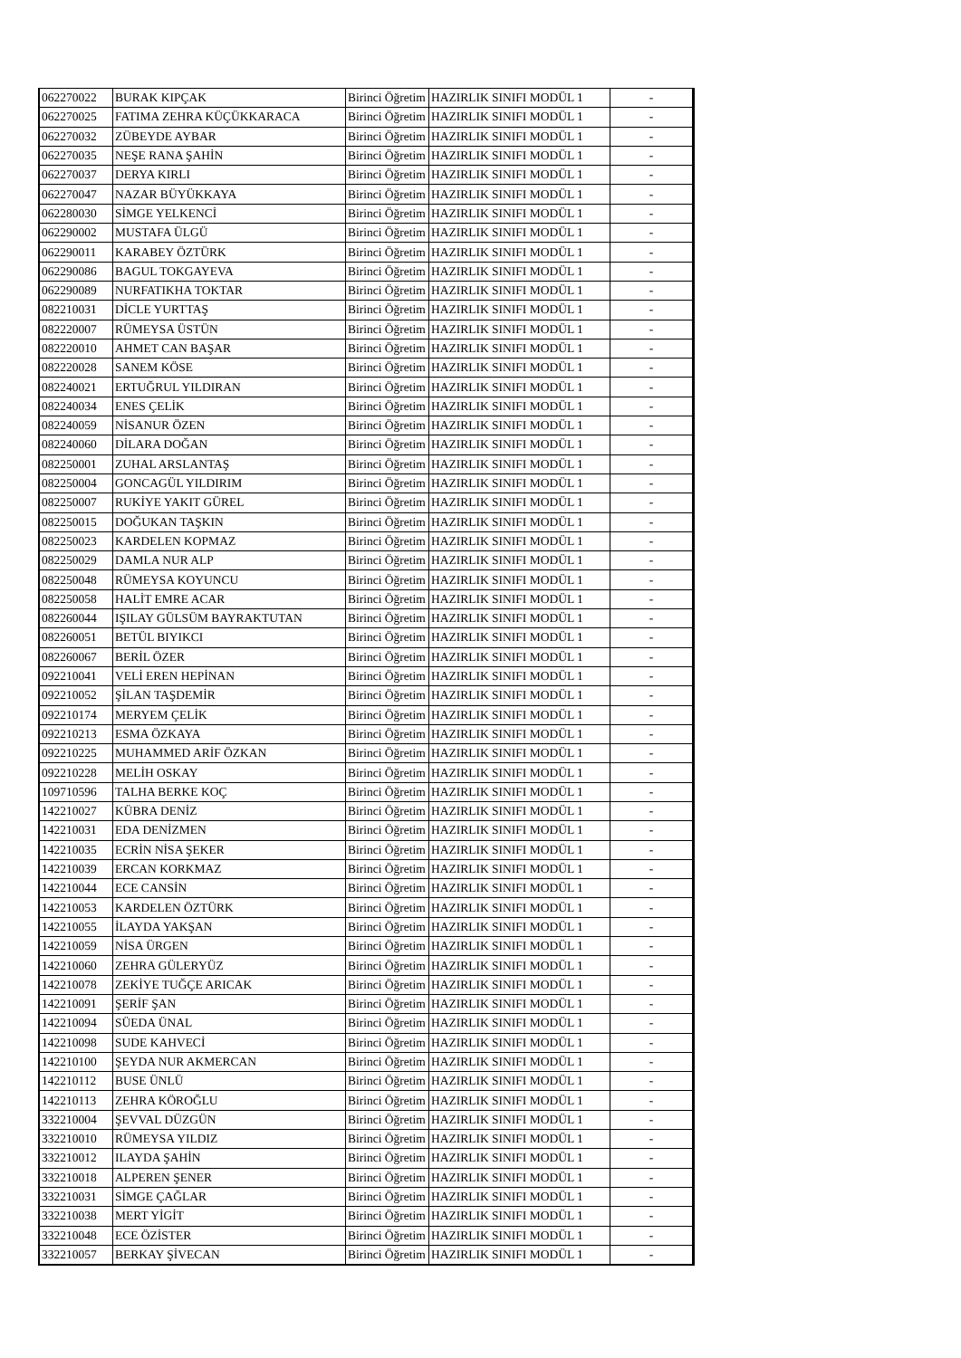| 062270022 | BURAK KIPÇAK | Birinci Öğretim | HAZIRLIK SINIFI MODÜL 1 | - |
| 062270025 | FATIMA ZEHRA KÜÇÜKKARACA | Birinci Öğretim | HAZIRLIK SINIFI MODÜL 1 | - |
| 062270032 | ZÜBEYDE AYBAR | Birinci Öğretim | HAZIRLIK SINIFI MODÜL 1 | - |
| 062270035 | NEŞE RANA ŞAHİN | Birinci Öğretim | HAZIRLIK SINIFI MODÜL 1 | - |
| 062270037 | DERYA KIRLI | Birinci Öğretim | HAZIRLIK SINIFI MODÜL 1 | - |
| 062270047 | NAZAR BÜYÜKKAYA | Birinci Öğretim | HAZIRLIK SINIFI MODÜL 1 | - |
| 062280030 | SİMGE YELKENCİ | Birinci Öğretim | HAZIRLIK SINIFI MODÜL 1 | - |
| 062290002 | MUSTAFA ÜLGÜ | Birinci Öğretim | HAZIRLIK SINIFI MODÜL 1 | - |
| 062290011 | KARABEY ÖZTÜRK | Birinci Öğretim | HAZIRLIK SINIFI MODÜL 1 | - |
| 062290086 | BAGUL TOKGAYEVA | Birinci Öğretim | HAZIRLIK SINIFI MODÜL 1 | - |
| 062290089 | NURFATIKHA TOKTAR | Birinci Öğretim | HAZIRLIK SINIFI MODÜL 1 | - |
| 082210031 | DİCLE YURTTAŞ | Birinci Öğretim | HAZIRLIK SINIFI MODÜL 1 | - |
| 082220007 | RÜMEYSA ÜSTÜN | Birinci Öğretim | HAZIRLIK SINIFI MODÜL 1 | - |
| 082220010 | AHMET CAN BAŞAR | Birinci Öğretim | HAZIRLIK SINIFI MODÜL 1 | - |
| 082220028 | SANEM KÖSE | Birinci Öğretim | HAZIRLIK SINIFI MODÜL 1 | - |
| 082240021 | ERTUĞRUL YILDIRAN | Birinci Öğretim | HAZIRLIK SINIFI MODÜL 1 | - |
| 082240034 | ENES ÇELİK | Birinci Öğretim | HAZIRLIK SINIFI MODÜL 1 | - |
| 082240059 | NİSANUR ÖZEN | Birinci Öğretim | HAZIRLIK SINIFI MODÜL 1 | - |
| 082240060 | DİLARA DOĞAN | Birinci Öğretim | HAZIRLIK SINIFI MODÜL 1 | - |
| 082250001 | ZUHAL ARSLANTAŞ | Birinci Öğretim | HAZIRLIK SINIFI MODÜL 1 | - |
| 082250004 | GONCAGÜL YILDIRIM | Birinci Öğretim | HAZIRLIK SINIFI MODÜL 1 | - |
| 082250007 | RUKİYE YAKIT GÜREL | Birinci Öğretim | HAZIRLIK SINIFI MODÜL 1 | - |
| 082250015 | DOĞUKAN TAŞKIN | Birinci Öğretim | HAZIRLIK SINIFI MODÜL 1 | - |
| 082250023 | KARDELEN KOPMAZ | Birinci Öğretim | HAZIRLIK SINIFI MODÜL 1 | - |
| 082250029 | DAMLA NUR ALP | Birinci Öğretim | HAZIRLIK SINIFI MODÜL 1 | - |
| 082250048 | RÜMEYSA KOYUNCU | Birinci Öğretim | HAZIRLIK SINIFI MODÜL 1 | - |
| 082250058 | HALİT EMRE ACAR | Birinci Öğretim | HAZIRLIK SINIFI MODÜL 1 | - |
| 082260044 | IŞILAY GÜLSÜM BAYRAKTUTAN | Birinci Öğretim | HAZIRLIK SINIFI MODÜL 1 | - |
| 082260051 | BETÜL BIYIKCI | Birinci Öğretim | HAZIRLIK SINIFI MODÜL 1 | - |
| 082260067 | BERİL ÖZER | Birinci Öğretim | HAZIRLIK SINIFI MODÜL 1 | - |
| 092210041 | VELİ EREN HEPİNAN | Birinci Öğretim | HAZIRLIK SINIFI MODÜL 1 | - |
| 092210052 | ŞİLAN TAŞDEMİR | Birinci Öğretim | HAZIRLIK SINIFI MODÜL 1 | - |
| 092210174 | MERYEM ÇELİK | Birinci Öğretim | HAZIRLIK SINIFI MODÜL 1 | - |
| 092210213 | ESMA ÖZKAYA | Birinci Öğretim | HAZIRLIK SINIFI MODÜL 1 | - |
| 092210225 | MUHAMMED ARİF ÖZKAN | Birinci Öğretim | HAZIRLIK SINIFI MODÜL 1 | - |
| 092210228 | MELİH OSKAY | Birinci Öğretim | HAZIRLIK SINIFI MODÜL 1 | - |
| 109710596 | TALHA BERKE KOÇ | Birinci Öğretim | HAZIRLIK SINIFI MODÜL 1 | - |
| 142210027 | KÜBRA DENİZ | Birinci Öğretim | HAZIRLIK SINIFI MODÜL 1 | - |
| 142210031 | EDA DENİZMEN | Birinci Öğretim | HAZIRLIK SINIFI MODÜL 1 | - |
| 142210035 | ECRİN NİSA ŞEKER | Birinci Öğretim | HAZIRLIK SINIFI MODÜL 1 | - |
| 142210039 | ERCAN KORKMAZ | Birinci Öğretim | HAZIRLIK SINIFI MODÜL 1 | - |
| 142210044 | ECE CANSİN | Birinci Öğretim | HAZIRLIK SINIFI MODÜL 1 | - |
| 142210053 | KARDELEN ÖZTÜRK | Birinci Öğretim | HAZIRLIK SINIFI MODÜL 1 | - |
| 142210055 | İLAYDA YAKŞAN | Birinci Öğretim | HAZIRLIK SINIFI MODÜL 1 | - |
| 142210059 | NİSA ÜRGEN | Birinci Öğretim | HAZIRLIK SINIFI MODÜL 1 | - |
| 142210060 | ZEHRA GÜLERYÜZ | Birinci Öğretim | HAZIRLIK SINIFI MODÜL 1 | - |
| 142210078 | ZEKİYE TUĞÇE ARICAK | Birinci Öğretim | HAZIRLIK SINIFI MODÜL 1 | - |
| 142210091 | ŞERİF ŞAN | Birinci Öğretim | HAZIRLIK SINIFI MODÜL 1 | - |
| 142210094 | SÜEDA ÜNAL | Birinci Öğretim | HAZIRLIK SINIFI MODÜL 1 | - |
| 142210098 | SUDE KAHVECİ | Birinci Öğretim | HAZIRLIK SINIFI MODÜL 1 | - |
| 142210100 | ŞEYDA NUR AKMERCAN | Birinci Öğretim | HAZIRLIK SINIFI MODÜL 1 | - |
| 142210112 | BUSE ÜNLÜ | Birinci Öğretim | HAZIRLIK SINIFI MODÜL 1 | - |
| 142210113 | ZEHRA KÖROĞLU | Birinci Öğretim | HAZIRLIK SINIFI MODÜL 1 | - |
| 332210004 | ŞEVVAL DÜZGÜN | Birinci Öğretim | HAZIRLIK SINIFI MODÜL 1 | - |
| 332210010 | RÜMEYSA YILDIZ | Birinci Öğretim | HAZIRLIK SINIFI MODÜL 1 | - |
| 332210012 | ILAYDA ŞAHİN | Birinci Öğretim | HAZIRLIK SINIFI MODÜL 1 | - |
| 332210018 | ALPEREN ŞENER | Birinci Öğretim | HAZIRLIK SINIFI MODÜL 1 | - |
| 332210031 | SİMGE ÇAĞLAR | Birinci Öğretim | HAZIRLIK SINIFI MODÜL 1 | - |
| 332210038 | MERT YİGİT | Birinci Öğretim | HAZIRLIK SINIFI MODÜL 1 | - |
| 332210048 | ECE ÖZİSTER | Birinci Öğretim | HAZIRLIK SINIFI MODÜL 1 | - |
| 332210057 | BERKAY ŞİVECAN | Birinci Öğretim | HAZIRLIK SINIFI MODÜL 1 | - |